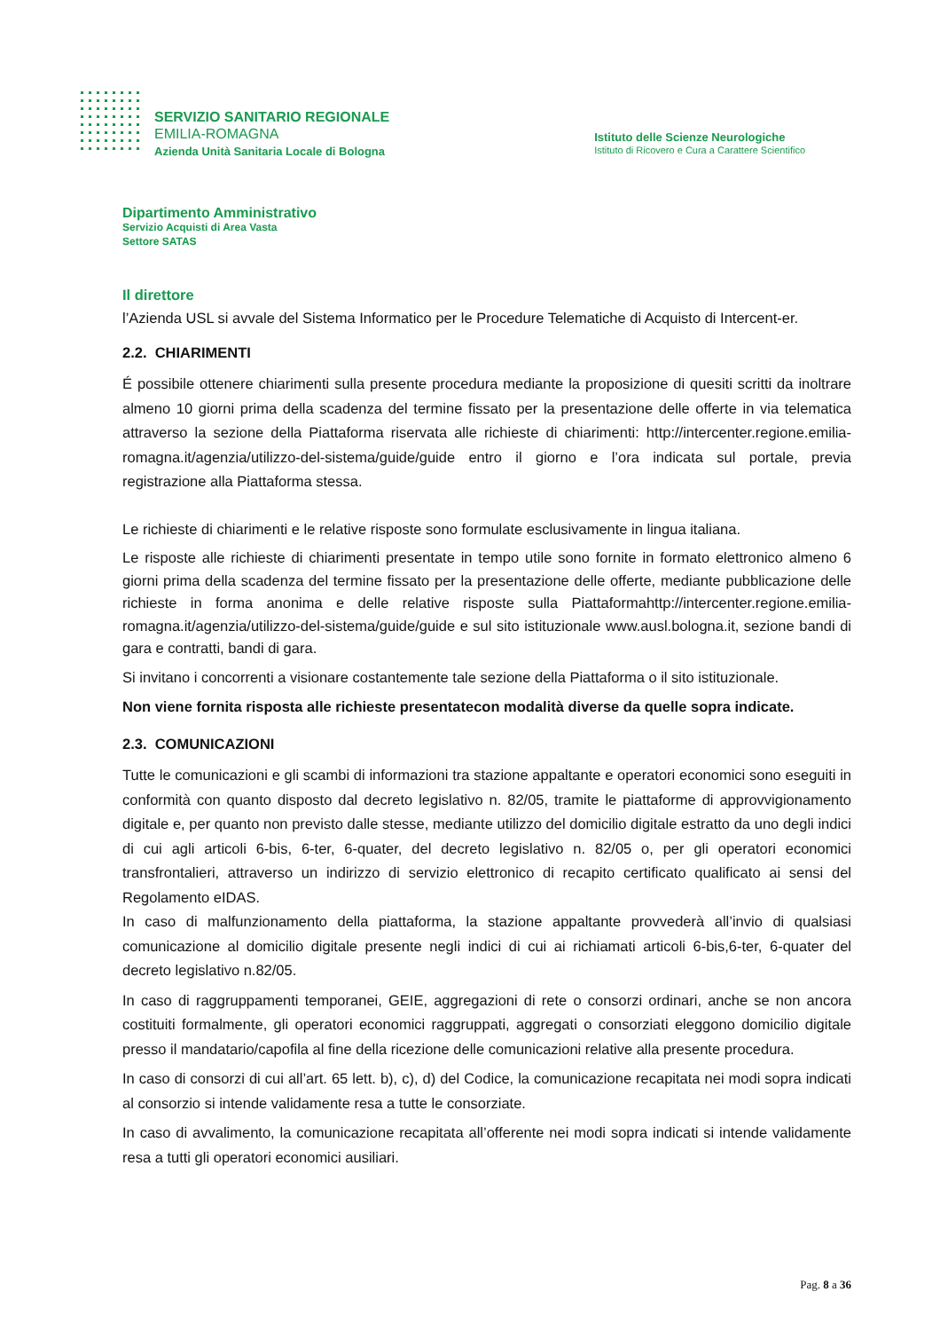SERVIZIO SANITARIO REGIONALE
EMILIA-ROMAGNA
Azienda Unità Sanitaria Locale di Bologna
Istituto delle Scienze Neurologiche
Istituto di Ricovero e Cura a Carattere Scientifico
Dipartimento Amministrativo
Servizio Acquisti di Area Vasta
Settore SATAS
Il direttore
l’Azienda USL si avvale del Sistema Informatico per le Procedure Telematiche di Acquisto di Intercent-er.
2.2. CHIARIMENTI
É possibile ottenere chiarimenti sulla presente procedura mediante la proposizione di quesiti scritti da inoltrare almeno 10 giorni prima della scadenza del termine fissato per la presentazione delle offerte in via telematica attraverso la sezione della Piattaforma riservata alle richieste di chiarimenti: http://intercenter.regione.emilia-romagna.it/agenzia/utilizzo-del-sistema/guide/guide entro il giorno e l’ora indicata sul portale, previa registrazione alla Piattaforma stessa.
Le richieste di chiarimenti e le relative risposte sono formulate esclusivamente in lingua italiana.
Le risposte alle richieste di chiarimenti presentate in tempo utile sono fornite in formato elettronico almeno 6 giorni prima della scadenza del termine fissato per la presentazione delle offerte, mediante pubblicazione delle richieste in forma anonima e delle relative risposte sulla Piattaformahttp://intercenter.regione.emilia-romagna.it/agenzia/utilizzo-del-sistema/guide/guide e sul sito istituzionale www.ausl.bologna.it, sezione bandi di gara e contratti, bandi di gara.
Si invitano i concorrenti a visionare costantemente tale sezione della Piattaforma o il sito istituzionale.
Non viene fornita risposta alle richieste presentatecon modalità diverse da quelle sopra indicate.
2.3. COMUNICAZIONI
Tutte le comunicazioni e gli scambi di informazioni tra stazione appaltante e operatori economici sono eseguiti in conformità con quanto disposto dal decreto legislativo n. 82/05, tramite le piattaforme di approvvigionamento digitale e, per quanto non previsto dalle stesse, mediante utilizzo del domicilio digitale estratto da uno degli indici di cui agli articoli 6-bis, 6-ter, 6-quater, del decreto legislativo n. 82/05 o, per gli operatori economici transfrontalieri, attraverso un indirizzo di servizio elettronico di recapito certificato qualificato ai sensi del Regolamento eIDAS.
In caso di malfunzionamento della piattaforma, la stazione appaltante provvederà all’invio di qualsiasi comunicazione al domicilio digitale presente negli indici di cui ai richiamati articoli 6-bis,6-ter, 6-quater del decreto legislativo n.82/05.
In caso di raggruppamenti temporanei, GEIE, aggregazioni di rete o consorzi ordinari, anche se non ancora costituiti formalmente, gli operatori economici raggruppati, aggregati o consorziati eleggono domicilio digitale presso il mandatario/capofila al fine della ricezione delle comunicazioni relative alla presente procedura.
In caso di consorzi di cui all’art. 65 lett. b), c), d) del Codice, la comunicazione recapitata nei modi sopra indicati al consorzio si intende validamente resa a tutte le consorziate.
In caso di avvalimento, la comunicazione recapitata all’offerente nei modi sopra indicati si intende validamente resa a tutti gli operatori economici ausiliari.
Pag. 8 a 36